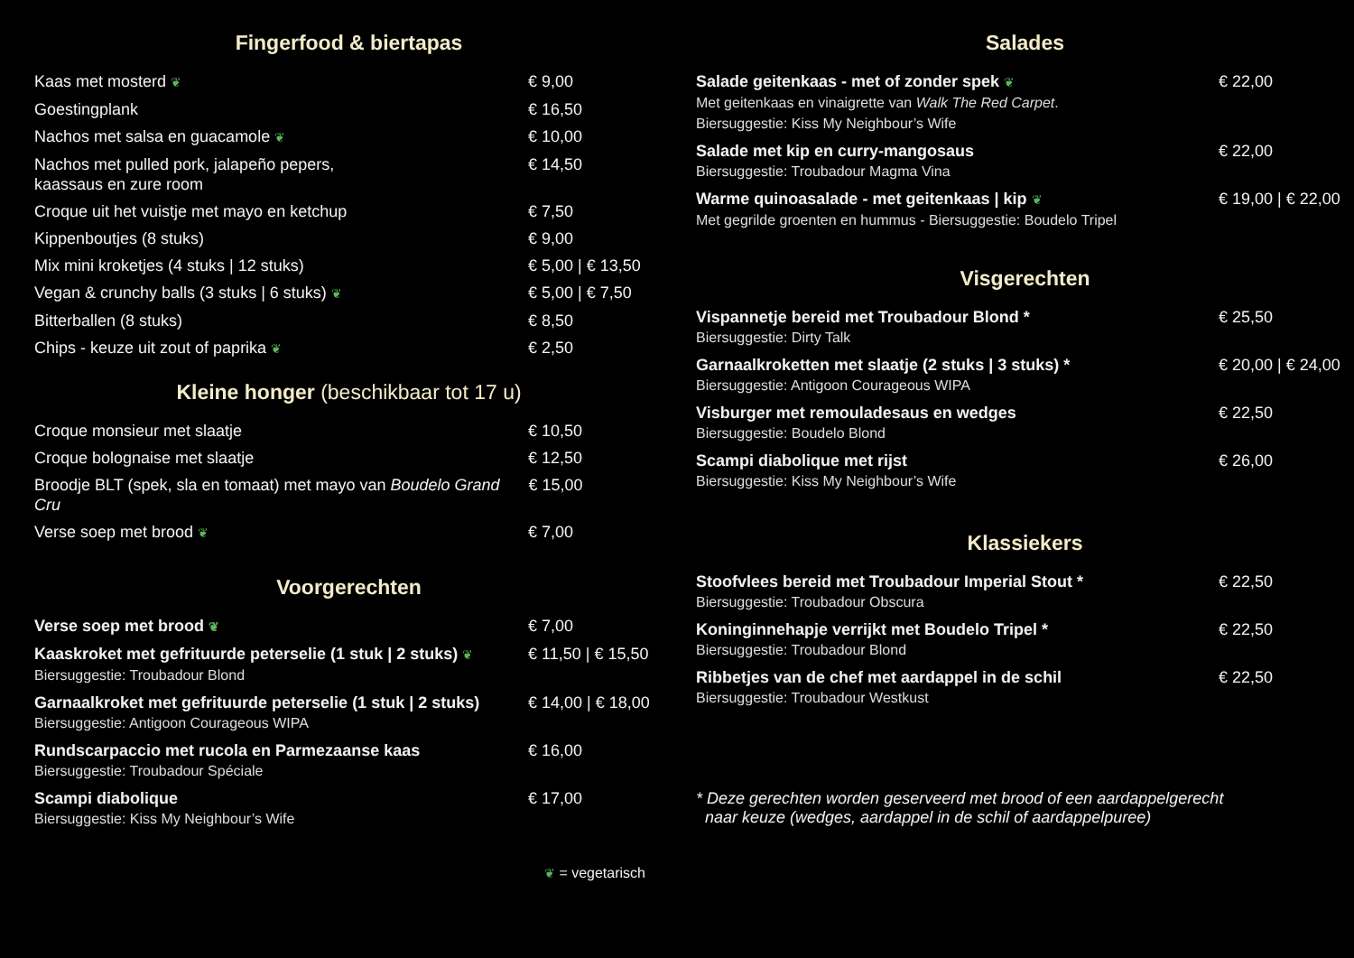Fingerfood & biertapas
Kaas met mosterd ❦
€ 9,00
Goestingplank € 16,50
Nachos met salsa en guacamole ❦
€ 10,00
Nachos met pulled pork, jalapeño pepers,
kaassaus en zure room
€ 14,50
Croque uit het vuistje met mayo en ketchup
€ 7,50
Kippenboutjes (8 stuks) € 9,00
Mix mini kroketjes (4 stuks | 12 stuks)
€ 5,00 | € 13,50
Vegan & crunchy balls (3 stuks | 6 stuks) ❦
€ 5,00 | € 7,50
Bitterballen (8 stuks) € 8,50
Chips - keuze uit zout of paprika ❦
€ 2,50
Kleine honger (beschikbaar tot 17 u)
Croque monsieur met slaatje € 10,50
Croque bolognaise met slaatje € 12,50
Broodje BLT (spek, sla en tomaat) met mayo van Boudelo Grand Cru
€ 15,00
Verse soep met brood ❦
€ 7,00
Voorgerechten
Verse soep met brood ❦
€ 7,00
Kaaskroket met gefrituurde peterselie (1 stuk | 2 stuks) ❦
Biersuggestie: Troubadour Blond
€ 11,50 | € 15,50
Garnaalkroket met gefrituurde peterselie (1 stuk | 2 stuks)
Biersuggestie: Antigoon Courageous WIPA
€ 14,00 | € 18,00
Rundscarpaccio met rucola en Parmezaanse kaas
Biersuggestie: Troubadour Spéciale
€ 16,00
Scampi diabolique
Biersuggestie: Kiss My Neighbour’s Wife
€ 17,00
❦ = vegetarisch
Salades
Salade geitenkaas - met of zonder spek ❦
Met geitenkaas en vinaigrette van Walk The Red Carpet.
Biersuggestie: Kiss My Neighbour’s Wife
€ 22,00
Salade met kip en curry-mangosaus
Biersuggestie: Troubadour Magma Vina
€ 22,00
Warme quinoasalade - met geitenkaas | kip ❦
Met gegrilde groenten en hummus - Biersuggestie: Boudelo Tripel
€ 19,00 | € 22,00
Visgerechten
Vispannetje bereid met Troubadour Blond *
Biersuggestie: Dirty Talk
€ 25,50
Garnaalkroketten met slaatje (2 stuks | 3 stuks) *
Biersuggestie: Antigoon Courageous WIPA
€ 20,00 | € 24,00
Visburger met remouladesaus en wedges
Biersuggestie: Boudelo Blond
€ 22,50
Scampi diabolique met rijst
Biersuggestie: Kiss My Neighbour’s Wife
€ 26,00
Klassiekers
Stoofvlees bereid met Troubadour Imperial Stout *
Biersuggestie: Troubadour Obscura
€ 22,50
Koninginnehapje verrijkt met Boudelo Tripel *
Biersuggestie: Troubadour Blond
€ 22,50
Ribbetjes van de chef met aardappel in de schil
Biersuggestie: Troubadour Westkust
€ 22,50
* Deze gerechten worden geserveerd met brood of een aardappelgerecht
naar keuze (wedges, aardappel in de schil of aardappelpuree)